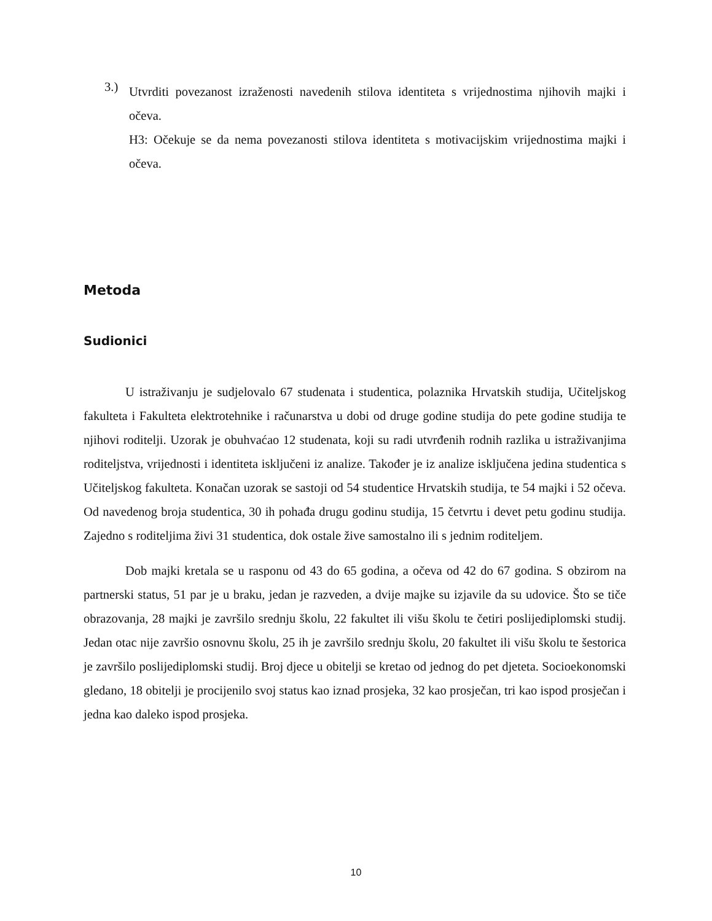3.)
Utvrditi povezanost izraženosti navedenih stilova identiteta s vrijednostima njihovih majki i očeva.
H3: Očekuje se da nema povezanosti stilova identiteta s motivacijskim vrijednostima majki i očeva.
Metoda
Sudionici
U istraživanju je sudjelovalo 67 studenata i studentica, polaznika Hrvatskih studija, Učiteljskog fakulteta i Fakulteta elektrotehnike i računarstva u dobi od druge godine studija do pete godine studija te njihovi roditelji. Uzorak je obuhvaćao 12 studenata, koji su radi utvrđenih rodnih razlika u istraživanjima roditeljstva, vrijednosti i identiteta isključeni iz analize. Također je iz analize isključena jedina studentica s Učiteljskog fakulteta. Konačan uzorak se sastoji od 54 studentice Hrvatskih studija, te 54 majki i 52 očeva. Od navedenog broja studentica, 30 ih pohađa drugu godinu studija, 15 četvrtu i devet petu godinu studija. Zajedno s roditeljima živi 31 studentica, dok ostale žive samostalno ili s jednim roditeljem.
Dob majki kretala se u rasponu od 43 do 65 godina, a očeva od 42 do 67 godina. S obzirom na partnerski status, 51 par je u braku, jedan je razveden, a dvije majke su izjavile da su udovice. Što se tiče obrazovanja, 28 majki je završilo srednju školu, 22 fakultet ili višu školu te četiri poslijediplomski studij. Jedan otac nije završio osnovnu školu, 25 ih je završilo srednju školu, 20 fakultet ili višu školu te šestorica je završilo poslijediplomski studij. Broj djece u obitelji se kretao od jednog do pet djeteta. Socioekonomski gledano, 18 obitelji je procijenilo svoj status kao iznad prosjeka, 32 kao prosječan, tri kao ispod prosječan i jedna kao daleko ispod prosjeka.
10